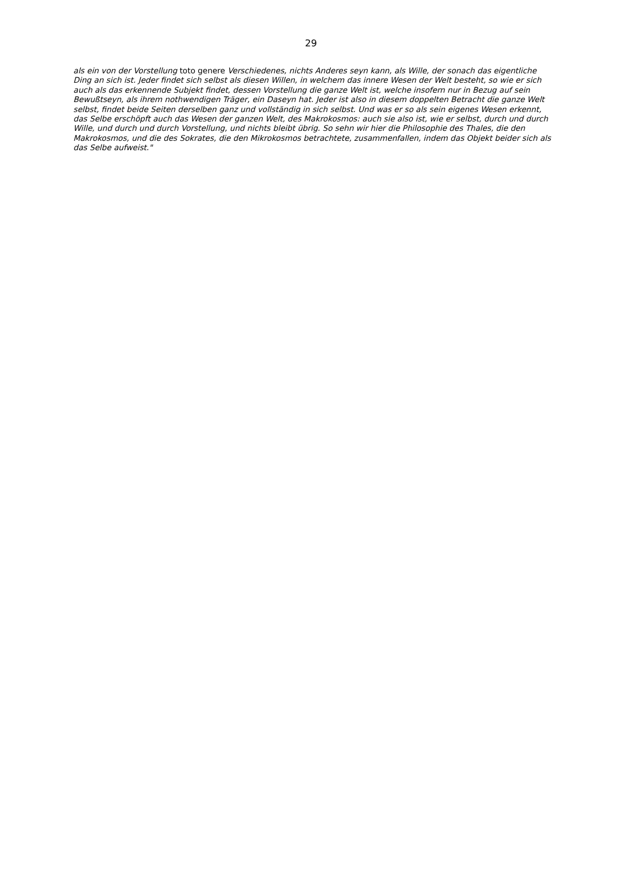29
als ein von der Vorstellung toto genere Verschiedenes, nichts Anderes seyn kann, als Wille, der sonach das eigentliche Ding an sich ist. Jeder findet sich selbst als diesen Willen, in welchem das innere Wesen der Welt besteht, so wie er sich auch als das erkennende Subjekt findet, dessen Vorstellung die ganze Welt ist, welche insofern nur in Bezug auf sein Bewußtseyn, als ihrem nothwendigen Träger, ein Daseyn hat. Jeder ist also in diesem doppelten Betracht die ganze Welt selbst, findet beide Seiten derselben ganz und vollständig in sich selbst. Und was er so als sein eigenes Wesen erkennt, das Selbe erschöpft auch das Wesen der ganzen Welt, des Makrokosmos: auch sie also ist, wie er selbst, durch und durch Wille, und durch und durch Vorstellung, und nichts bleibt übrig. So sehn wir hier die Philosophie des Thales, die den Makrokosmos, und die des Sokrates, die den Mikrokosmos betrachtete, zusammenfallen, indem das Objekt beider sich als das Selbe aufweist."